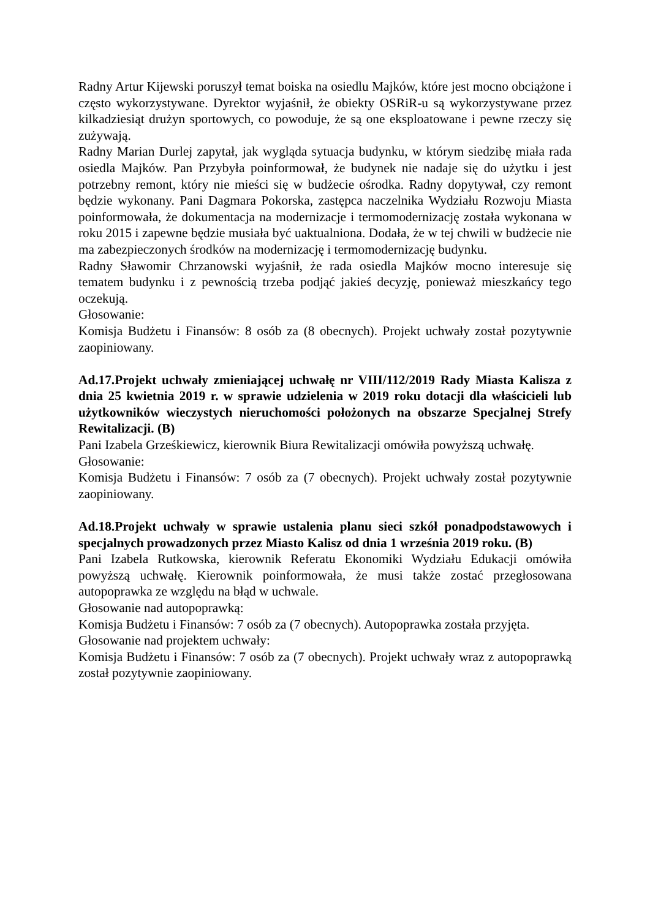Radny Artur Kijewski poruszył temat boiska na osiedlu Majków, które jest mocno obciążone i często wykorzystywane. Dyrektor wyjaśnił, że obiekty OSRiR-u są wykorzystywane przez kilkadziesiąt drużyn sportowych, co powoduje, że są one eksploatowane i pewne rzeczy się zużywają.
Radny Marian Durlej zapytał, jak wygląda sytuacja budynku, w którym siedzibę miała rada osiedla Majków. Pan Przybyła poinformował, że budynek nie nadaje się do użytku i jest potrzebny remont, który nie mieści się w budżecie ośrodka. Radny dopytywał, czy remont będzie wykonany. Pani Dagmara Pokorska, zastępca naczelnika Wydziału Rozwoju Miasta poinformowała, że dokumentacja na modernizacje i termomodernizację została wykonana w roku 2015 i zapewne będzie musiała być uaktualniona. Dodała, że w tej chwili w budżecie nie ma zabezpieczonych środków na modernizację i termomodernizację budynku.
Radny Sławomir Chrzanowski wyjaśnił, że rada osiedla Majków mocno interesuje się tematem budynku i z pewnością trzeba podjąć jakieś decyzję, ponieważ mieszkańcy tego oczekują.
Głosowanie:
Komisja Budżetu i Finansów: 8 osób za (8 obecnych). Projekt uchwały został pozytywnie zaopiniowany.
Ad.17.Projekt uchwały zmieniającej uchwałę nr VIII/112/2019 Rady Miasta Kalisza z dnia 25 kwietnia 2019 r. w sprawie udzielenia w 2019 roku dotacji dla właścicieli lub użytkowników wieczystych nieruchomości położonych na obszarze Specjalnej Strefy Rewitalizacji. (B)
Pani Izabela Grześkiewicz, kierownik Biura Rewitalizacji omówiła powyższą uchwałę.
Głosowanie:
Komisja Budżetu i Finansów: 7 osób za (7 obecnych). Projekt uchwały został pozytywnie zaopiniowany.
Ad.18.Projekt uchwały w sprawie ustalenia planu sieci szkół ponadpodstawowych i specjalnych prowadzonych przez Miasto Kalisz od dnia 1 września 2019 roku. (B)
Pani Izabela Rutkowska, kierownik Referatu Ekonomiki Wydziału Edukacji omówiła powyższą uchwałę. Kierownik poinformowała, że musi także zostać przegłosowana autopoprawka ze względu na błąd w uchwale.
Głosowanie nad autopoprawką:
Komisja Budżetu i Finansów: 7 osób za (7 obecnych). Autopoprawka została przyjęta.
Głosowanie nad projektem uchwały:
Komisja Budżetu i Finansów: 7 osób za (7 obecnych). Projekt uchwały wraz z autopoprawką został pozytywnie zaopiniowany.